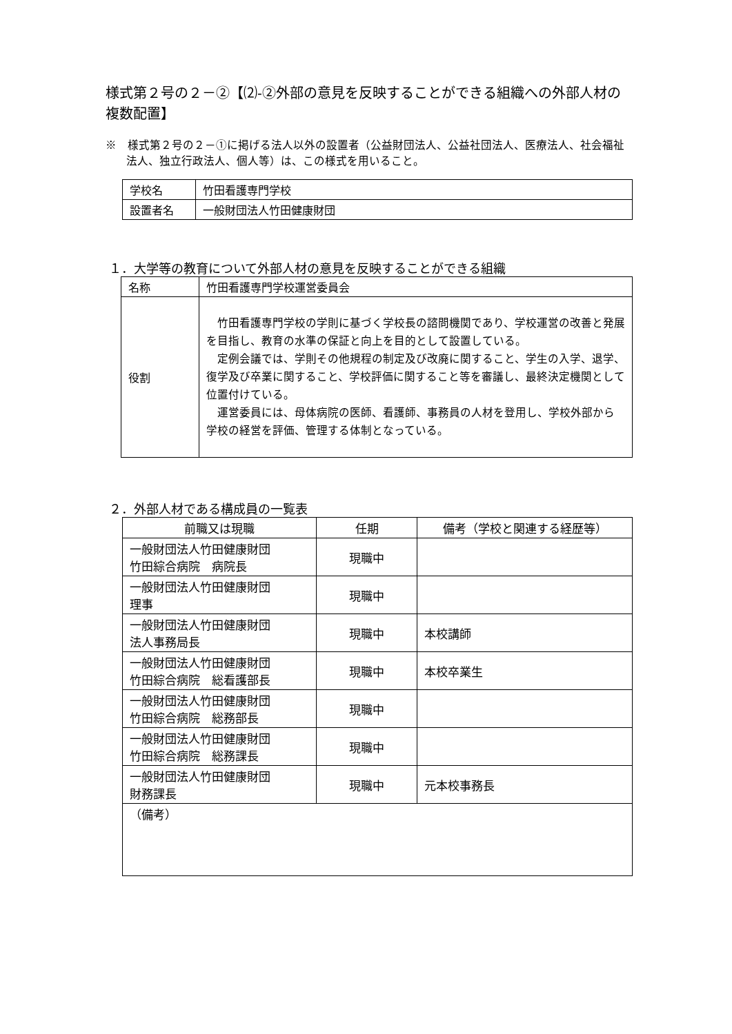様式第２号の２－②【⑵-②外部の意見を反映することができる組織への外部人材の複数配置】
※　様式第２号の２－①に掲げる法人以外の設置者（公益財団法人、公益社団法人、医療法人、社会福祉法人、独立行政法人、個人等）は、この様式を用いること。
| 学校名 | 竹田看護専門学校 |
| 設置者名 | 一般財団法人竹田健康財団 |
１．大学等の教育について外部人材の意見を反映することができる組織
| 名称 | 竹田看護専門学校運営委員会 |
| 役割 | 竹田看護専門学校の学則に基づく学校長の諮問機関であり、学校運営の改善と発展を目指し、教育の水準の保証と向上を目的として設置している。 定例会議では、学則その他規程の制定及び改廃に関すること、学生の入学、退学、復学及び卒業に関すること、学校評価に関すること等を審議し、最終決定機関として位置付けている。 運営委員には、母体病院の医師、看護師、事務員の人材を登用し、学校外部から学校の経営を評価、管理する体制となっている。 |
２．外部人材である構成員の一覧表
| 前職又は現職 | 任期 | 備考（学校と関連する経歴等） |
| --- | --- | --- |
| 一般財団法人竹田健康財団 竹田綜合病院 病院長 | 現職中 | |
| 一般財団法人竹田健康財団 理事 | 現職中 | |
| 一般財団法人竹田健康財団 法人事務局長 | 現職中 | 本校講師 |
| 一般財団法人竹田健康財団 竹田綜合病院 総看護部長 | 現職中 | 本校卒業生 |
| 一般財団法人竹田健康財団 竹田綜合病院 総務部長 | 現職中 | |
| 一般財団法人竹田健康財団 竹田綜合病院 総務課長 | 現職中 | |
| 一般財団法人竹田健康財団 財務課長 | 現職中 | 元本校事務長 |
| （備考） | | |